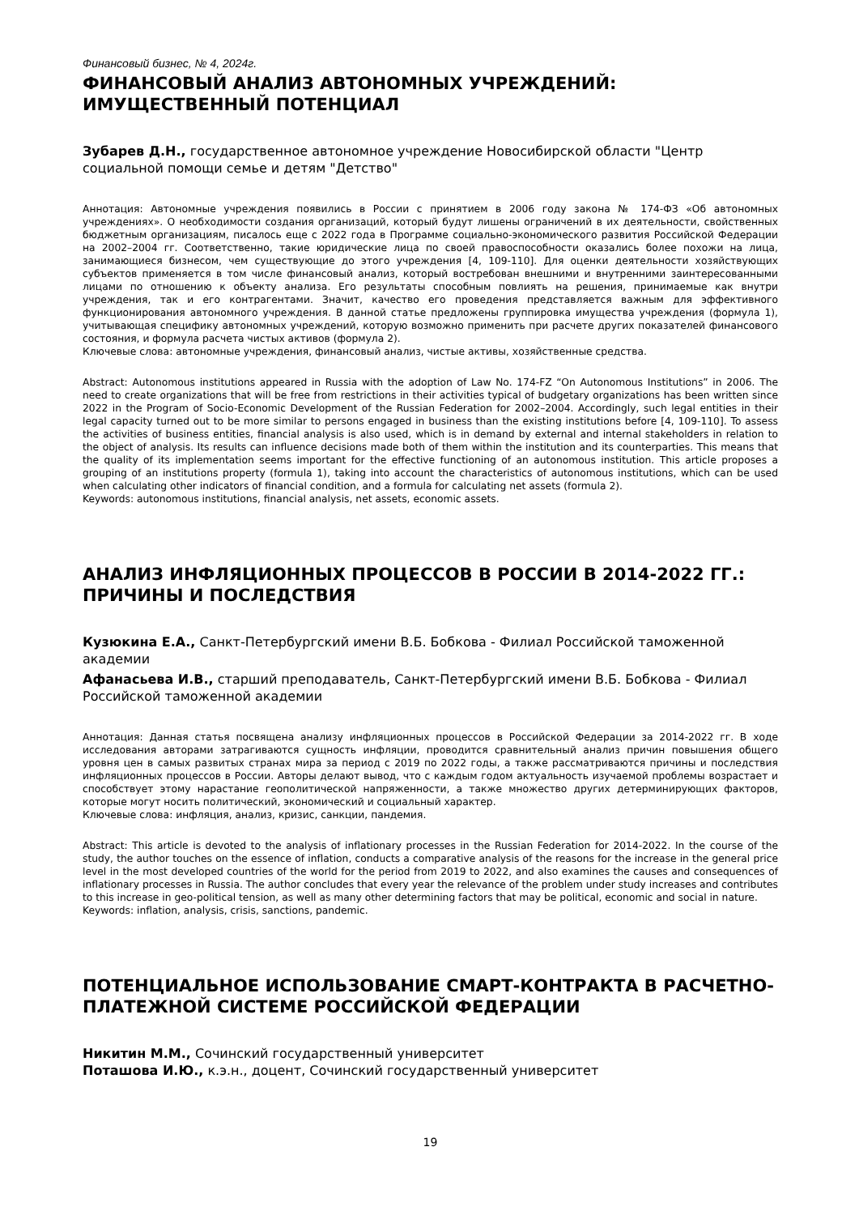Финансовый бизнес, № 4, 2024г.
ФИНАНСОВЫЙ АНАЛИЗ АВТОНОМНЫХ УЧРЕЖДЕНИЙ: ИМУЩЕСТВЕННЫЙ ПОТЕНЦИАЛ
Зубарев Д.Н., государственное автономное учреждение Новосибирской области "Центр социальной помощи семье и детям "Детство"
Аннотация: Автономные учреждения появились в России с принятием в 2006 году закона № 174-ФЗ «Об автономных учреждениях». О необходимости создания организаций, который будут лишены ограничений в их деятельности, свойственных бюджетным организациям, писалось еще с 2022 года в Программе социально-экономического развития Российской Федерации на 2002–2004 гг. Соответственно, такие юридические лица по своей правоспособности оказались более похожи на лица, занимающиеся бизнесом, чем существующие до этого учреждения [4, 109-110]. Для оценки деятельности хозяйствующих субъектов применяется в том числе финансовый анализ, который востребован внешними и внутренними заинтересованными лицами по отношению к объекту анализа. Его результаты способным повлиять на решения, принимаемые как внутри учреждения, так и его контрагентами. Значит, качество его проведения представляется важным для эффективного функционирования автономного учреждения. В данной статье предложены группировка имущества учреждения (формула 1), учитывающая специфику автономных учреждений, которую возможно применить при расчете других показателей финансового состояния, и формула расчета чистых активов (формула 2).
Ключевые слова: автономные учреждения, финансовый анализ, чистые активы, хозяйственные средства.
Abstract: Autonomous institutions appeared in Russia with the adoption of Law No. 174-FZ “On Autonomous Institutions” in 2006. The need to create organizations that will be free from restrictions in their activities typical of budgetary organizations has been written since 2022 in the Program of Socio-Economic Development of the Russian Federation for 2002–2004. Accordingly, such legal entities in their legal capacity turned out to be more similar to persons engaged in business than the existing institutions before [4, 109-110]. To assess the activities of business entities, financial analysis is also used, which is in demand by external and internal stakeholders in relation to the object of analysis. Its results can influence decisions made both of them within the institution and its counterparties. This means that the quality of its implementation seems important for the effective functioning of an autonomous institution. This article proposes a grouping of an institutions property (formula 1), taking into account the characteristics of autonomous institutions, which can be used when calculating other indicators of financial condition, and a formula for calculating net assets (formula 2).
Keywords: autonomous institutions, financial analysis, net assets, economic assets.
АНАЛИЗ ИНФЛЯЦИОННЫХ ПРОЦЕССОВ В РОССИИ В 2014-2022 ГГ.: ПРИЧИНЫ И ПОСЛЕДСТВИЯ
Кузюкина Е.А., Санкт-Петербургский имени В.Б. Бобкова - Филиал Российской таможенной академии
Афанасьева И.В., старший преподаватель, Санкт-Петербургский имени В.Б. Бобкова - Филиал Российской таможенной академии
Аннотация: Данная статья посвящена анализу инфляционных процессов в Российской Федерации за 2014-2022 гг. В ходе исследования авторами затрагиваются сущность инфляции, проводится сравнительный анализ причин повышения общего уровня цен в самых развитых странах мира за период с 2019 по 2022 годы, а также рассматриваются причины и последствия инфляционных процессов в России. Авторы делают вывод, что с каждым годом актуальность изучаемой проблемы возрастает и способствует этому нарастание геополитической напряженности, а также множество других детерминирующих факторов, которые могут носить политический, экономический и социальный характер.
Ключевые слова: инфляция, анализ, кризис, санкции, пандемия.
Abstract: This article is devoted to the analysis of inflationary processes in the Russian Federation for 2014-2022. In the course of the study, the author touches on the essence of inflation, conducts a comparative analysis of the reasons for the increase in the general price level in the most developed countries of the world for the period from 2019 to 2022, and also examines the causes and consequences of inflationary processes in Russia. The author concludes that every year the relevance of the problem under study increases and contributes to this increase in geo-political tension, as well as many other determining factors that may be political, economic and social in nature.
Keywords: inflation, analysis, crisis, sanctions, pandemic.
ПОТЕНЦИАЛЬНОЕ ИСПОЛЬЗОВАНИЕ СМАРТ-КОНТРАКТА В РАСЧЕТНО-ПЛАТЕЖНОЙ СИСТЕМЕ РОССИЙСКОЙ ФЕДЕРАЦИИ
Никитин М.М., Сочинский государственный университет
Поташова И.Ю., к.э.н., доцент, Сочинский государственный университет
19